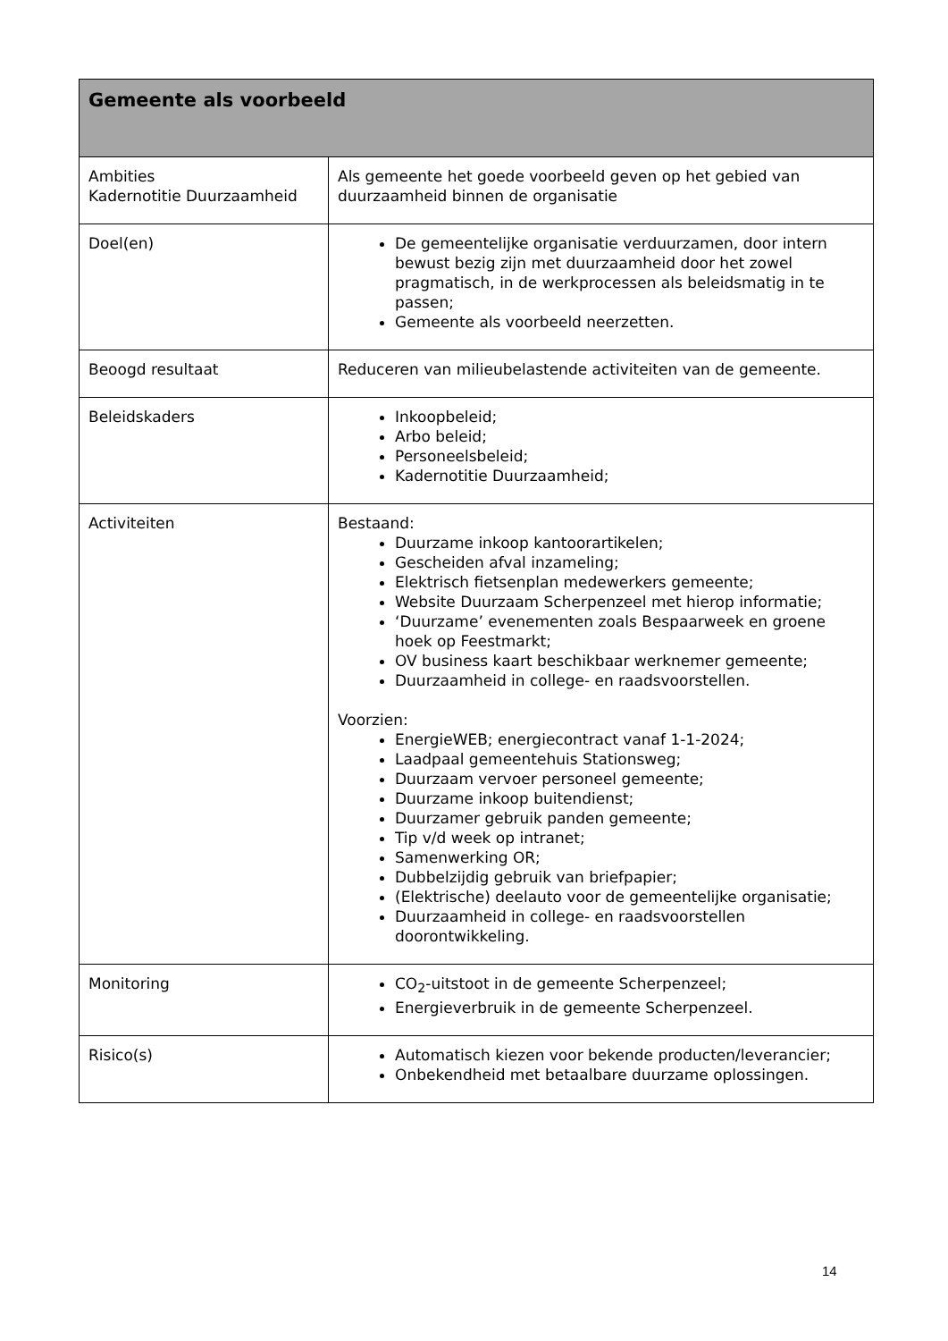| Gemeente als voorbeeld | |
| --- | --- |
| Ambities Kadernotitie Duurzaamheid | Als gemeente het goede voorbeeld geven op het gebied van duurzaamheid binnen de organisatie |
| Doel(en) | De gemeentelijke organisatie verduurzamen, door intern bewust bezig zijn met duurzaamheid door het zowel pragmatisch, in de werkprocessen als beleidsmatig in te passen; Gemeente als voorbeeld neerzetten. |
| Beoogd resultaat | Reduceren van milieubelastende activiteiten van de gemeente. |
| Beleidskaders | Inkoopbeleid; Arbo beleid; Personeelsbeleid; Kadernotitie Duurzaamheid; |
| Activiteiten | Bestaand: Duurzame inkoop kantoorartikelen; Gescheiden afval inzameling; Elektrisch fietsenplan medewerkers gemeente; Website Duurzaam Scherpenzeel met hierop informatie; ‘Duurzame’ evenementen zoals Bespaarweek en groene hoek op Feestmarkt; OV business kaart beschikbaar werknemer gemeente; Duurzaamheid in college- en raadsvoorstellen. Voorzien: EnergieWEB; energiecontract vanaf 1-1-2024; Laadpaal gemeentehuis Stationsweg; Duurzaam vervoer personeel gemeente; Duurzame inkoop buitendienst; Duurzamer gebruik panden gemeente; Tip v/d week op intranet; Samenwerking OR; Dubbelzijdig gebruik van briefpapier; (Elektrische) deelauto voor de gemeentelijke organisatie; Duurzaamheid in college- en raadsvoorstellen doorontwikkeling. |
| Monitoring | CO<sub>2</sub>-uitstoot in de gemeente Scherpenzeel; Energieverbruik in de gemeente Scherpenzeel. |
| Risico(s) | Automatisch kiezen voor bekende producten/leverancier; Onbekendheid met betaalbare duurzame oplossingen. |
14